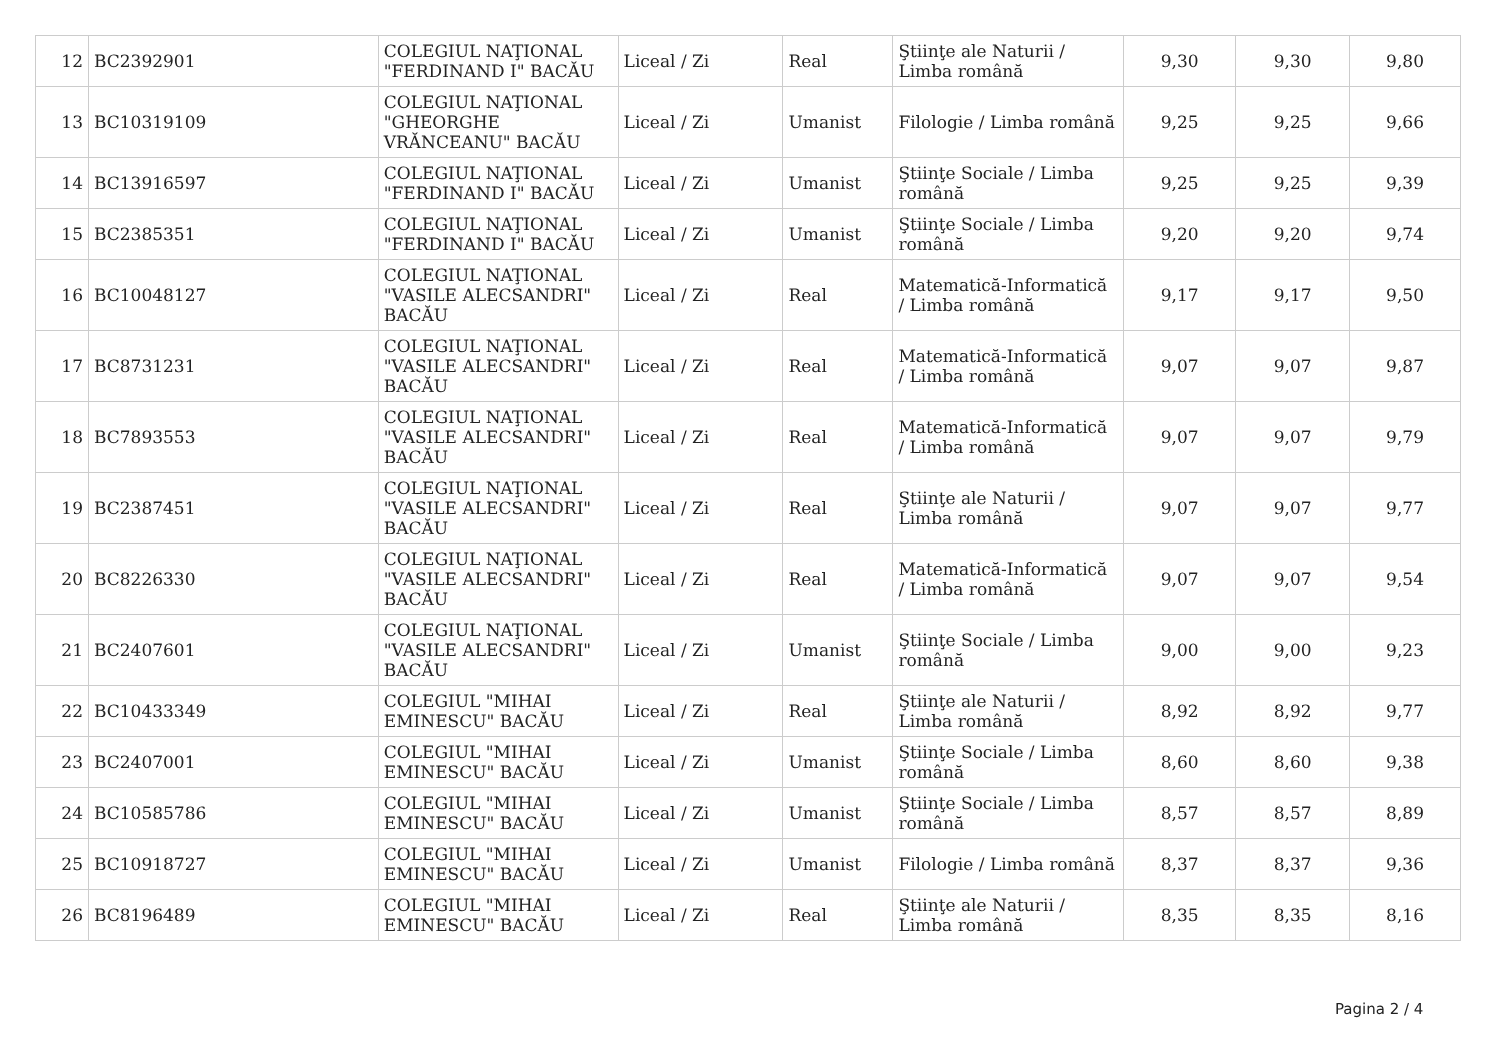| 12 | BC2392901 | COLEGIUL NAŢIONAL "FERDINAND I" BACĂU | Liceal / Zi | Real | Ştiinţe ale Naturii / Limba română | 9,30 | 9,30 | 9,80 |
| 13 | BC10319109 | COLEGIUL NAŢIONAL "GHEORGHE VRĂNCEANU" BACĂU | Liceal / Zi | Umanist | Filologie / Limba română | 9,25 | 9,25 | 9,66 |
| 14 | BC13916597 | COLEGIUL NAŢIONAL "FERDINAND I" BACĂU | Liceal / Zi | Umanist | Ştiinţe Sociale / Limba română | 9,25 | 9,25 | 9,39 |
| 15 | BC2385351 | COLEGIUL NAŢIONAL "FERDINAND I" BACĂU | Liceal / Zi | Umanist | Ştiinţe Sociale / Limba română | 9,20 | 9,20 | 9,74 |
| 16 | BC10048127 | COLEGIUL NAŢIONAL "VASILE ALECSANDRI" BACĂU | Liceal / Zi | Real | Matematică-Informatică / Limba română | 9,17 | 9,17 | 9,50 |
| 17 | BC8731231 | COLEGIUL NAŢIONAL "VASILE ALECSANDRI" BACĂU | Liceal / Zi | Real | Matematică-Informatică / Limba română | 9,07 | 9,07 | 9,87 |
| 18 | BC7893553 | COLEGIUL NAŢIONAL "VASILE ALECSANDRI" BACĂU | Liceal / Zi | Real | Matematică-Informatică / Limba română | 9,07 | 9,07 | 9,79 |
| 19 | BC2387451 | COLEGIUL NAŢIONAL "VASILE ALECSANDRI" BACĂU | Liceal / Zi | Real | Ştiinţe ale Naturii / Limba română | 9,07 | 9,07 | 9,77 |
| 20 | BC8226330 | COLEGIUL NAŢIONAL "VASILE ALECSANDRI" BACĂU | Liceal / Zi | Real | Matematică-Informatică / Limba română | 9,07 | 9,07 | 9,54 |
| 21 | BC2407601 | COLEGIUL NAŢIONAL "VASILE ALECSANDRI" BACĂU | Liceal / Zi | Umanist | Ştiinţe Sociale / Limba română | 9,00 | 9,00 | 9,23 |
| 22 | BC10433349 | COLEGIUL "MIHAI EMINESCU" BACĂU | Liceal / Zi | Real | Ştiinţe ale Naturii / Limba română | 8,92 | 8,92 | 9,77 |
| 23 | BC2407001 | COLEGIUL "MIHAI EMINESCU" BACĂU | Liceal / Zi | Umanist | Ştiinţe Sociale / Limba română | 8,60 | 8,60 | 9,38 |
| 24 | BC10585786 | COLEGIUL "MIHAI EMINESCU" BACĂU | Liceal / Zi | Umanist | Ştiinţe Sociale / Limba română | 8,57 | 8,57 | 8,89 |
| 25 | BC10918727 | COLEGIUL "MIHAI EMINESCU" BACĂU | Liceal / Zi | Umanist | Filologie / Limba română | 8,37 | 8,37 | 9,36 |
| 26 | BC8196489 | COLEGIUL "MIHAI EMINESCU" BACĂU | Liceal / Zi | Real | Ştiinţe ale Naturii / Limba română | 8,35 | 8,35 | 8,16 |
Pagina 2 / 4